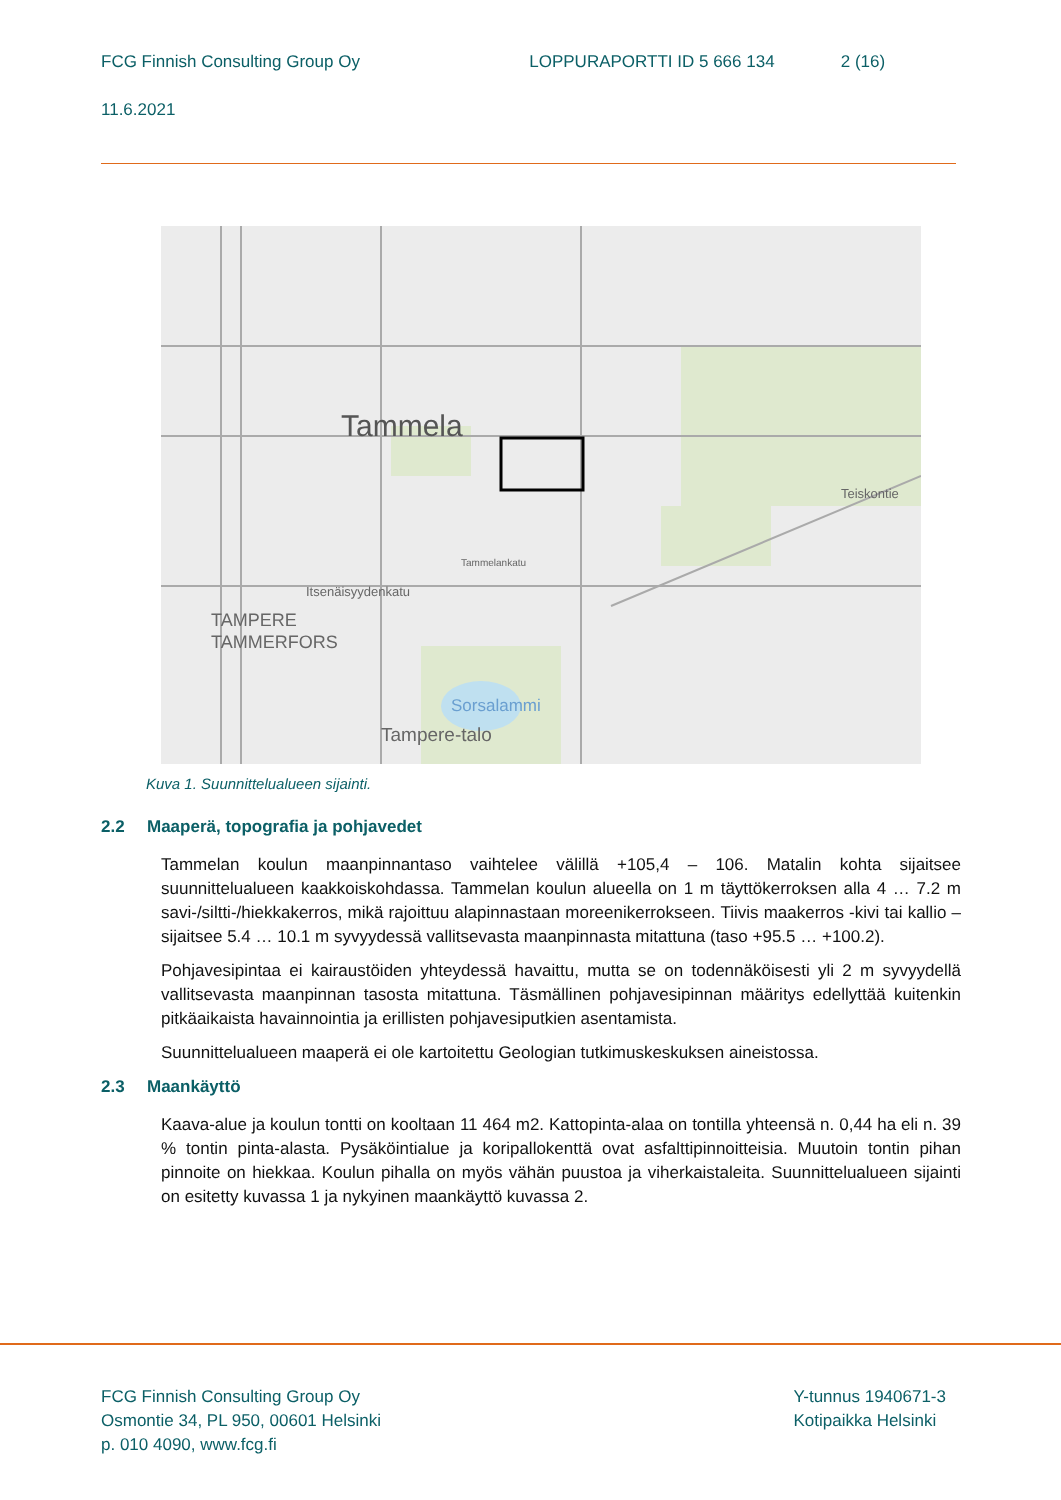FCG Finnish Consulting Group Oy LOPPURAPORTTI ID 5 666 134 2 (16)
11.6.2021
Tammela
TAMPERE
TAMMERFORS
Sorsalammi
Tampere-talo
Teiskontie
Itsenäisyydenkatu
Tammelankatu
Kuva 1. Suunnittelualueen sijainti.
2.2 Maaperä, topografia ja pohjavedet
Tammelan koulun maanpinnantaso vaihtelee välillä +105,4 – 106. Matalin kohta sijaitsee suunnittelualueen kaakkoiskohdassa. Tammelan koulun alueella on 1 m täyttökerroksen alla 4 … 7.2 m savi-/siltti-/hiekkakerros, mikä rajoittuu alapinnastaan moreenikerrokseen. Tiivis maakerros -kivi tai kallio – sijaitsee 5.4 … 10.1 m syvyydessä vallitsevasta maanpinnasta mitattuna (taso +95.5 … +100.2).
Pohjavesipintaa ei kairaustöiden yhteydessä havaittu, mutta se on todennäköisesti yli 2 m syvyydellä vallitsevasta maanpinnan tasosta mitattuna. Täsmällinen pohjavesipinnan määritys edellyttää kuitenkin pitkäaikaista havainnointia ja erillisten pohjavesiputkien asentamista.
Suunnittelualueen maaperä ei ole kartoitettu Geologian tutkimuskeskuksen aineistossa.
2.3 Maankäyttö
Kaava-alue ja koulun tontti on kooltaan 11 464 m2. Kattopinta-alaa on tontilla yhteensä n. 0,44 ha eli n. 39 % tontin pinta-alasta. Pysäköintialue ja koripallokenttä ovat asfalttipinnoitteisia. Muutoin tontin pihan pinnoite on hiekkaa. Koulun pihalla on myös vähän puustoa ja viherkaistaleita. Suunnittelualueen sijainti on esitetty kuvassa 1 ja nykyinen maankäyttö kuvassa 2.
FCG Finnish Consulting Group Oy
Osmontie 34, PL 950, 00601 Helsinki
p. 010 4090, www.fcg.fi
Y-tunnus 1940671-3
Kotipaikka Helsinki